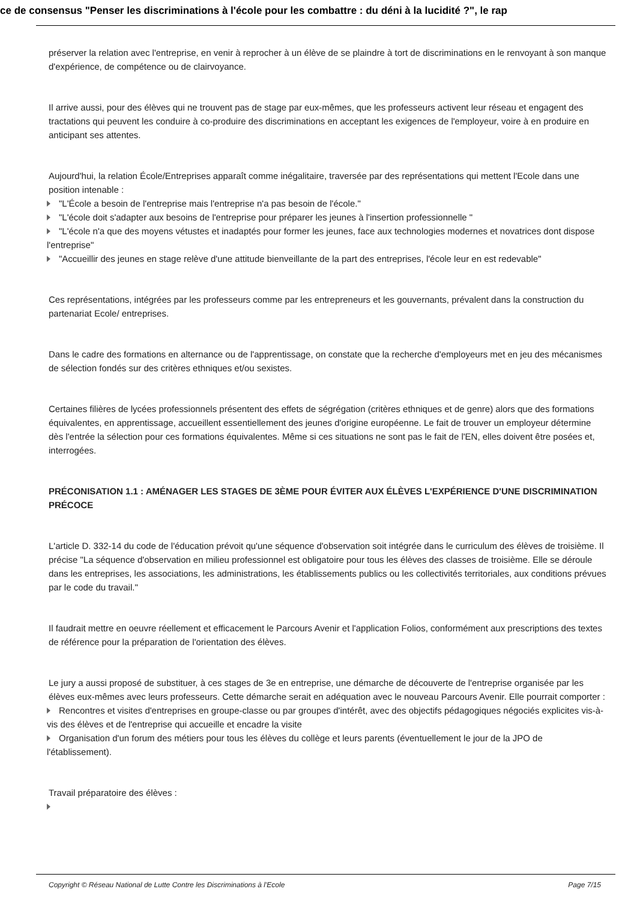ce de consensus "Penser les discriminations à l'école pour les combattre : du déni à la lucidité ?", le rap
préserver la relation avec l'entreprise, en venir à reprocher à un élève de se plaindre à tort de discriminations en le renvoyant à son manque d'expérience, de compétence ou de clairvoyance.
Il arrive aussi, pour des élèves qui ne trouvent pas de stage par eux-mêmes, que les professeurs activent leur réseau et engagent des tractations qui peuvent les conduire à co-produire des discriminations en acceptant les exigences de l'employeur, voire à en produire en anticipant ses attentes.
Aujourd'hui, la relation École/Entreprises apparaît comme inégalitaire, traversée par des représentations qui mettent l'Ecole dans une position intenable :
"L'École a besoin de l'entreprise mais l'entreprise n'a pas besoin de l'école."
"L'école doit s'adapter aux besoins de l'entreprise pour préparer les jeunes à l'insertion professionnelle "
"L'école n'a que des moyens vétustes et inadaptés pour former les jeunes, face aux technologies modernes et novatrices dont dispose l'entreprise"
"Accueillir des jeunes en stage relève d'une attitude bienveillante de la part des entreprises, l'école leur en est redevable"
Ces représentations, intégrées par les professeurs comme par les entrepreneurs et les gouvernants, prévalent dans la construction du partenariat Ecole/ entreprises.
Dans le cadre des formations en alternance ou de l'apprentissage, on constate que la recherche d'employeurs met en jeu des mécanismes de sélection fondés sur des critères ethniques et/ou sexistes.
Certaines filières de lycées professionnels présentent des effets de ségrégation (critères ethniques et de genre) alors que des formations équivalentes, en apprentissage, accueillent essentiellement des jeunes d'origine européenne. Le fait de trouver un employeur détermine dès l'entrée la sélection pour ces formations équivalentes. Même si ces situations ne sont pas le fait de l'EN, elles doivent être posées et, interrogées.
PRÉCONISATION 1.1 : AMÉNAGER LES STAGES DE 3ÈME POUR ÉVITER AUX ÉLÈVES L'EXPÉRIENCE D'UNE DISCRIMINATION PRÉCOCE
L'article D. 332-14 du code de l'éducation prévoit qu'une séquence d'observation soit intégrée dans le curriculum des élèves de troisième. Il précise "La séquence d'observation en milieu professionnel est obligatoire pour tous les élèves des classes de troisième. Elle se déroule dans les entreprises, les associations, les administrations, les établissements publics ou les collectivités territoriales, aux conditions prévues par le code du travail."
Il faudrait mettre en oeuvre réellement et efficacement le Parcours Avenir et l'application Folios, conformément aux prescriptions des textes de référence pour la préparation de l'orientation des élèves.
Le jury a aussi proposé de substituer, à ces stages de 3e en entreprise, une démarche de découverte de l'entreprise organisée par les élèves eux-mêmes avec leurs professeurs. Cette démarche serait en adéquation avec le nouveau Parcours Avenir. Elle pourrait comporter :
Rencontres et visites d'entreprises en groupe-classe ou par groupes d'intérêt, avec des objectifs pédagogiques négociés explicites vis-à-vis des élèves et de l'entreprise qui accueille et encadre la visite
Organisation d'un forum des métiers pour tous les élèves du collège et leurs parents (éventuellement le jour de la JPO de l'établissement).
Travail préparatoire des élèves :
Copyright © Réseau National de Lutte Contre les Discriminations à l'Ecole Page 7/15